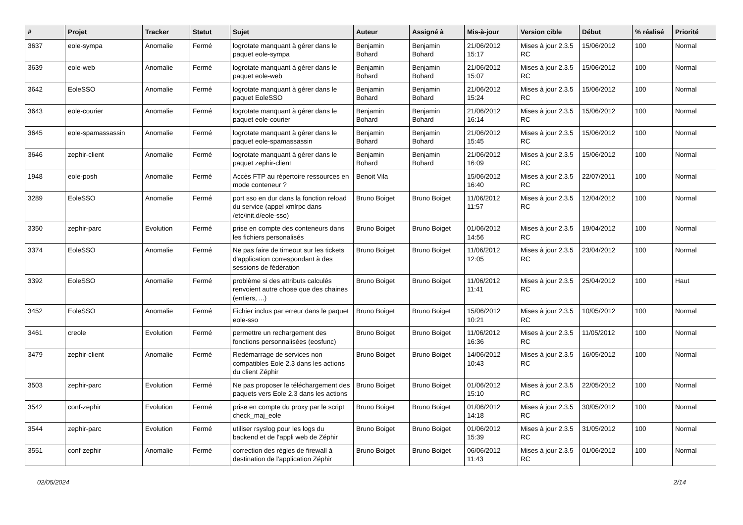| # | Projet | Tracker | Statut | Sujet | Auteur | Assigné à | Mis-à-jour | Version cible | Début | % réalisé | Priorité |
| --- | --- | --- | --- | --- | --- | --- | --- | --- | --- | --- | --- |
| 3637 | eole-sympa | Anomalie | Fermé | logrotate manquant à gérer dans le paquet eole-sympa | Benjamin Bohard | Benjamin Bohard | 21/06/2012 15:17 | Mises à jour 2.3.5 RC | 15/06/2012 | 100 | Normal |
| 3639 | eole-web | Anomalie | Fermé | logrotate manquant à gérer dans le paquet eole-web | Benjamin Bohard | Benjamin Bohard | 21/06/2012 15:07 | Mises à jour 2.3.5 RC | 15/06/2012 | 100 | Normal |
| 3642 | EoleSSO | Anomalie | Fermé | logrotate manquant à gérer dans le paquet EoleSSO | Benjamin Bohard | Benjamin Bohard | 21/06/2012 15:24 | Mises à jour 2.3.5 RC | 15/06/2012 | 100 | Normal |
| 3643 | eole-courier | Anomalie | Fermé | logrotate manquant à gérer dans le paquet eole-courier | Benjamin Bohard | Benjamin Bohard | 21/06/2012 16:14 | Mises à jour 2.3.5 RC | 15/06/2012 | 100 | Normal |
| 3645 | eole-spamassassin | Anomalie | Fermé | logrotate manquant à gérer dans le paquet eole-spamassassin | Benjamin Bohard | Benjamin Bohard | 21/06/2012 15:45 | Mises à jour 2.3.5 RC | 15/06/2012 | 100 | Normal |
| 3646 | zephir-client | Anomalie | Fermé | logrotate manquant à gérer dans le paquet zephir-client | Benjamin Bohard | Benjamin Bohard | 21/06/2012 16:09 | Mises à jour 2.3.5 RC | 15/06/2012 | 100 | Normal |
| 1948 | eole-posh | Anomalie | Fermé | Accès FTP au répertoire ressources en mode conteneur ? | Benoit Vila | | 15/06/2012 16:40 | Mises à jour 2.3.5 RC | 22/07/2011 | 100 | Normal |
| 3289 | EoleSSO | Anomalie | Fermé | port sso en dur dans la fonction reload du service (appel xmlrpc dans /etc/init.d/eole-sso) | Bruno Boiget | Bruno Boiget | 11/06/2012 11:57 | Mises à jour 2.3.5 RC | 12/04/2012 | 100 | Normal |
| 3350 | zephir-parc | Evolution | Fermé | prise en compte des conteneurs dans les fichiers personalisés | Bruno Boiget | Bruno Boiget | 01/06/2012 14:56 | Mises à jour 2.3.5 RC | 19/04/2012 | 100 | Normal |
| 3374 | EoleSSO | Anomalie | Fermé | Ne pas faire de timeout sur les tickets d'application correspondant à des sessions de fédération | Bruno Boiget | Bruno Boiget | 11/06/2012 12:05 | Mises à jour 2.3.5 RC | 23/04/2012 | 100 | Normal |
| 3392 | EoleSSO | Anomalie | Fermé | problème si des attributs calculés renvoient autre chose que des chaines (entiers, ...) | Bruno Boiget | Bruno Boiget | 11/06/2012 11:41 | Mises à jour 2.3.5 RC | 25/04/2012 | 100 | Haut |
| 3452 | EoleSSO | Anomalie | Fermé | Fichier inclus par erreur dans le paquet eole-sso | Bruno Boiget | Bruno Boiget | 15/06/2012 10:21 | Mises à jour 2.3.5 RC | 10/05/2012 | 100 | Normal |
| 3461 | creole | Evolution | Fermé | permettre un rechargement des fonctions personnalisées (eosfunc) | Bruno Boiget | Bruno Boiget | 11/06/2012 16:36 | Mises à jour 2.3.5 RC | 11/05/2012 | 100 | Normal |
| 3479 | zephir-client | Anomalie | Fermé | Redémarrage de services non compatibles Eole 2.3 dans les actions du client Zéphir | Bruno Boiget | Bruno Boiget | 14/06/2012 10:43 | Mises à jour 2.3.5 RC | 16/05/2012 | 100 | Normal |
| 3503 | zephir-parc | Evolution | Fermé | Ne pas proposer le téléchargement des paquets vers Eole 2.3 dans les actions | Bruno Boiget | Bruno Boiget | 01/06/2012 15:10 | Mises à jour 2.3.5 RC | 22/05/2012 | 100 | Normal |
| 3542 | conf-zephir | Evolution | Fermé | prise en compte du proxy par le script check_maj_eole | Bruno Boiget | Bruno Boiget | 01/06/2012 14:18 | Mises à jour 2.3.5 RC | 30/05/2012 | 100 | Normal |
| 3544 | zephir-parc | Evolution | Fermé | utiliser rsyslog pour les logs du backend et de l'appli web de Zéphir | Bruno Boiget | Bruno Boiget | 01/06/2012 15:39 | Mises à jour 2.3.5 RC | 31/05/2012 | 100 | Normal |
| 3551 | conf-zephir | Anomalie | Fermé | correction des règles de firewall à destination de l'application Zéphir | Bruno Boiget | Bruno Boiget | 06/06/2012 11:43 | Mises à jour 2.3.5 RC | 01/06/2012 | 100 | Normal |
02/05/2024 2/14